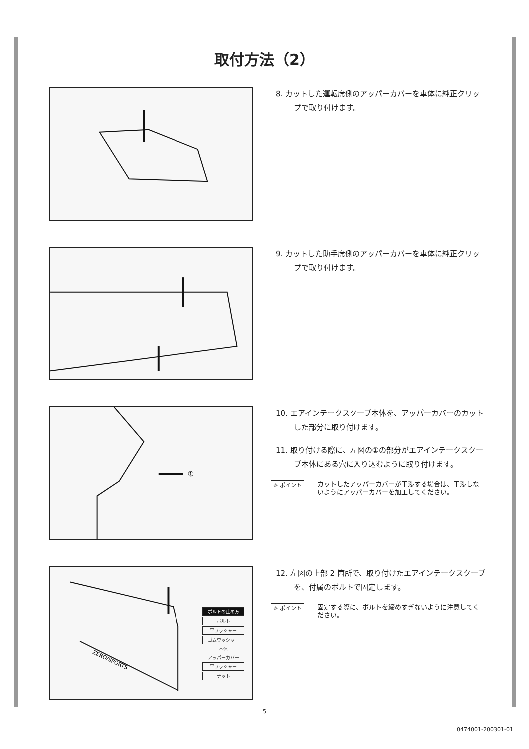取付方法（2）
8. カットした運転席側のアッパーカバーを車体に純正クリップで取り付けます。
9. カットした助手席側のアッパーカバーを車体に純正クリップで取り付けます。
①
10. エアインテークスクープ本体を、アッパーカバーのカットした部分に取り付けます。
11. 取り付ける際に、左図の①の部分がエアインテークスクープ本体にある穴に入り込むように取り付けます。
☼ ポイント カットしたアッパーカバーが干渉する場合は、干渉しないようにアッパーカバーを加工してください。
ZERO/SPORTS
ボルトの止め方
ボルト
平ワッシャー
ゴムワッシャー
本体
アッパーカバー
平ワッシャー
ナット
12. 左図の上部 2 箇所で、取り付けたエアインテークスクープを、付属のボルトで固定します。
☼ ポイント 固定する際に、ボルトを締めすぎないように注意してください。
5
0474001-200301-01